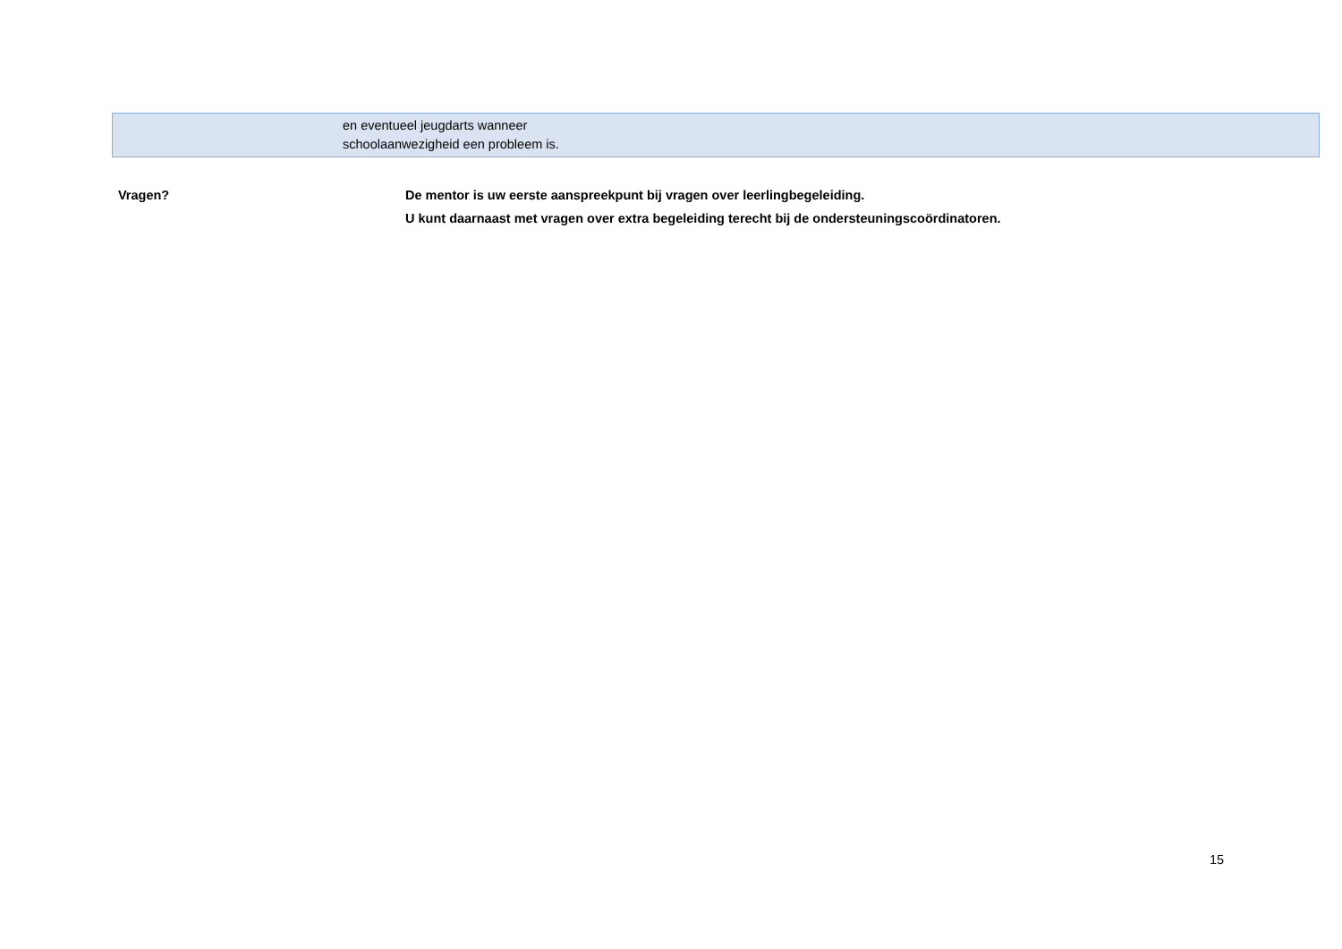| | en eventueel jeugdarts wanneer schoolaanwezigheid een probleem is. |
Vragen? De mentor is uw eerste aanspreekpunt bij vragen over leerlingbegeleiding.
U kunt daarnaast met vragen over extra begeleiding terecht bij de ondersteuningscoördinatoren.
15